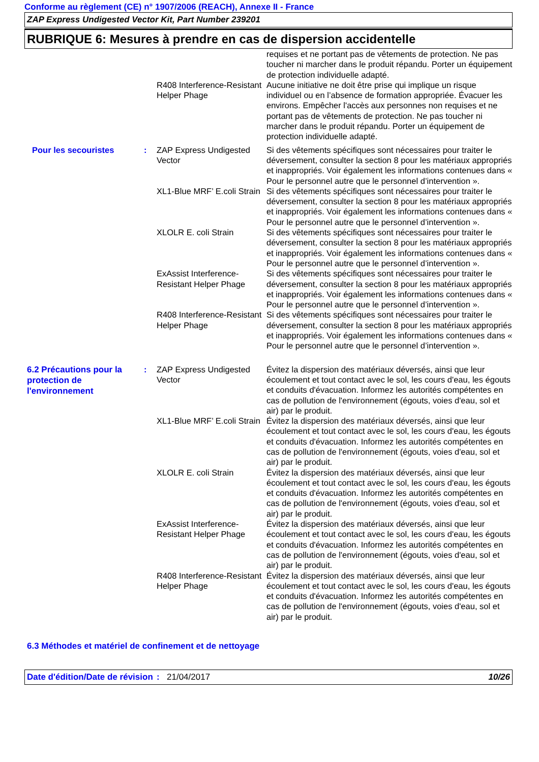Conforme au règlement (CE) n° 1907/2006 (REACH), Annexe II - France
ZAP Express Undigested Vector Kit, Part Number 239201
RUBRIQUE 6: Mesures à prendre en cas de dispersion accidentelle
requises et ne portant pas de vêtements de protection. Ne pas toucher ni marcher dans le produit répandu. Porter un équipement de protection individuelle adapté.
R408 Interference-Resistant Helper Phage
Aucune initiative ne doit être prise qui implique un risque individuel ou en l’absence de formation appropriée. Évacuer les environs. Empêcher l'accès aux personnes non requises et ne portant pas de vêtements de protection. Ne pas toucher ni marcher dans le produit répandu. Porter un équipement de protection individuelle adapté.
Pour les secouristes : ZAP Express Undigested Vector
Si des vêtements spécifiques sont nécessaires pour traiter le déversement, consulter la section 8 pour les matériaux appropriés et inappropriés. Voir également les informations contenues dans « Pour le personnel autre que le personnel d’intervention ».
XL1-Blue MRF’ E.coli Strain
Si des vêtements spécifiques sont nécessaires pour traiter le déversement, consulter la section 8 pour les matériaux appropriés et inappropriés. Voir également les informations contenues dans « Pour le personnel autre que le personnel d’intervention ».
XLOLR E. coli Strain Si des vêtements spécifiques sont nécessaires pour traiter le déversement, consulter la section 8 pour les matériaux appropriés et inappropriés. Voir également les informations contenues dans « Pour le personnel autre que le personnel d’intervention ».
ExAssist Interference-Resistant Helper Phage
Si des vêtements spécifiques sont nécessaires pour traiter le déversement, consulter la section 8 pour les matériaux appropriés et inappropriés. Voir également les informations contenues dans « Pour le personnel autre que le personnel d’intervention ».
R408 Interference-Resistant Helper Phage
Si des vêtements spécifiques sont nécessaires pour traiter le déversement, consulter la section 8 pour les matériaux appropriés et inappropriés. Voir également les informations contenues dans « Pour le personnel autre que le personnel d’intervention ».
6.2 Précautions pour la protection de l'environnement
: ZAP Express Undigested Vector
Évitez la dispersion des matériaux déversés, ainsi que leur écoulement et tout contact avec le sol, les cours d'eau, les égouts et conduits d'évacuation. Informez les autorités compétentes en cas de pollution de l'environnement (égouts, voies d'eau, sol et air) par le produit.
XL1-Blue MRF’ E.coli Strain
Évitez la dispersion des matériaux déversés, ainsi que leur écoulement et tout contact avec le sol, les cours d'eau, les égouts et conduits d'évacuation. Informez les autorités compétentes en cas de pollution de l'environnement (égouts, voies d'eau, sol et air) par le produit.
XLOLR E. coli Strain Évitez la dispersion des matériaux déversés, ainsi que leur écoulement et tout contact avec le sol, les cours d'eau, les égouts et conduits d'évacuation. Informez les autorités compétentes en cas de pollution de l'environnement (égouts, voies d'eau, sol et air) par le produit.
ExAssist Interference-Resistant Helper Phage
Évitez la dispersion des matériaux déversés, ainsi que leur écoulement et tout contact avec le sol, les cours d'eau, les égouts et conduits d'évacuation. Informez les autorités compétentes en cas de pollution de l'environnement (égouts, voies d'eau, sol et air) par le produit.
R408 Interference-Resistant Helper Phage
Évitez la dispersion des matériaux déversés, ainsi que leur écoulement et tout contact avec le sol, les cours d'eau, les égouts et conduits d'évacuation. Informez les autorités compétentes en cas de pollution de l'environnement (égouts, voies d'eau, sol et air) par le produit.
6.3 Méthodes et matériel de confinement et de nettoyage
Date d'édition/Date de révision
: 21/04/2017 10/26